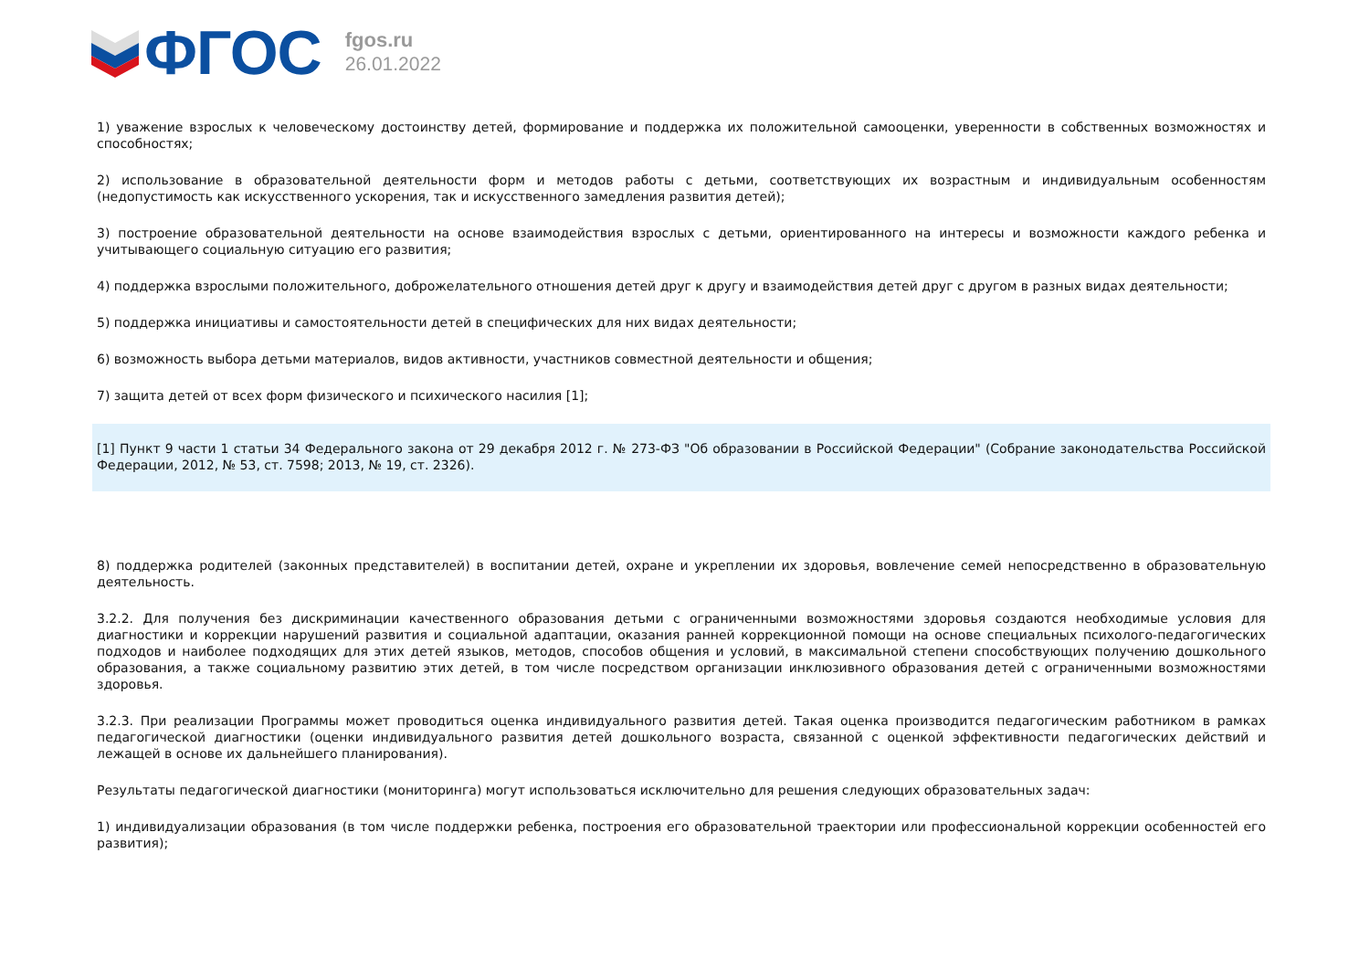ФГОС
fgos.ru
26.01.2022
1) уважение взрослых к человеческому достоинству детей, формирование и поддержка их положительной самооценки, уверенности в собственных возможностях и способностях;
2) использование в образовательной деятельности форм и методов работы с детьми, соответствующих их возрастным и индивидуальным особенностям (недопустимость как искусственного ускорения, так и искусственного замедления развития детей);
3) построение образовательной деятельности на основе взаимодействия взрослых с детьми, ориентированного на интересы и возможности каждого ребенка и учитывающего социальную ситуацию его развития;
4) поддержка взрослыми положительного, доброжелательного отношения детей друг к другу и взаимодействия детей друг с другом в разных видах деятельности;
5) поддержка инициативы и самостоятельности детей в специфических для них видах деятельности;
6) возможность выбора детьми материалов, видов активности, участников совместной деятельности и общения;
7) защита детей от всех форм физического и психического насилия [1];
[1] Пункт 9 части 1 статьи 34 Федерального закона от 29 декабря 2012 г. № 273-ФЗ "Об образовании в Российской Федерации" (Собрание законодательства Российской Федерации, 2012, № 53, ст. 7598; 2013, № 19, ст. 2326).
8) поддержка родителей (законных представителей) в воспитании детей, охране и укреплении их здоровья, вовлечение семей непосредственно в образовательную деятельность.
3.2.2. Для получения без дискриминации качественного образования детьми с ограниченными возможностями здоровья создаются необходимые условия для диагностики и коррекции нарушений развития и социальной адаптации, оказания ранней коррекционной помощи на основе специальных психолого-педагогических подходов и наиболее подходящих для этих детей языков, методов, способов общения и условий, в максимальной степени способствующих получению дошкольного образования, а также социальному развитию этих детей, в том числе посредством организации инклюзивного образования детей с ограниченными возможностями здоровья.
3.2.3. При реализации Программы может проводиться оценка индивидуального развития детей. Такая оценка производится педагогическим работником в рамках педагогической диагностики (оценки индивидуального развития детей дошкольного возраста, связанной с оценкой эффективности педагогических действий и лежащей в основе их дальнейшего планирования).
Результаты педагогической диагностики (мониторинга) могут использоваться исключительно для решения следующих образовательных задач:
1) индивидуализации образования (в том числе поддержки ребенка, построения его образовательной траектории или профессиональной коррекции особенностей его развития);